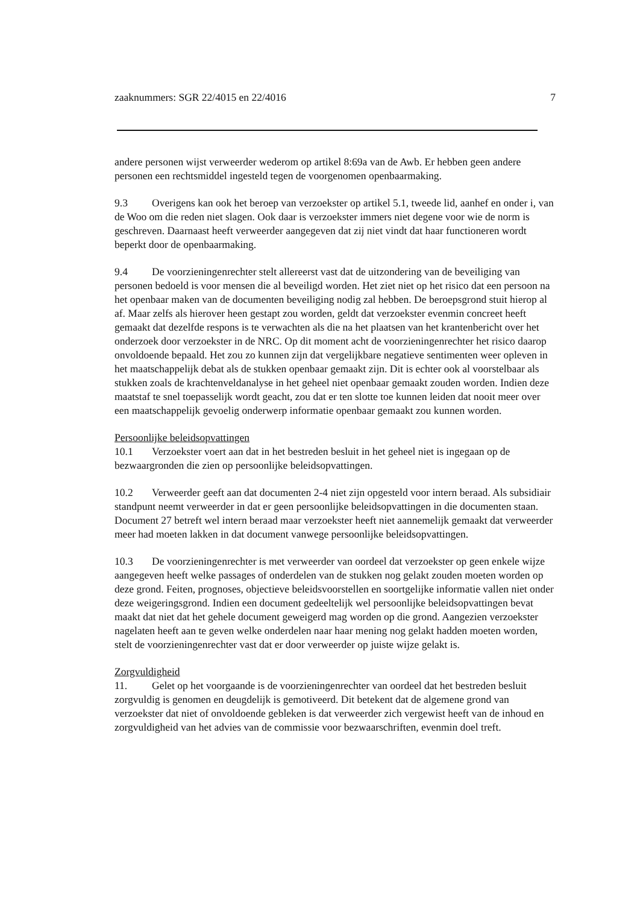zaaknummers: SGR 22/4015 en 22/4016 7
andere personen wijst verweerder wederom op artikel 8:69a van de Awb. Er hebben geen andere personen een rechtsmiddel ingesteld tegen de voorgenomen openbaarmaking.
9.3 Overigens kan ook het beroep van verzoekster op artikel 5.1, tweede lid, aanhef en onder i, van de Woo om die reden niet slagen. Ook daar is verzoekster immers niet degene voor wie de norm is geschreven. Daarnaast heeft verweerder aangegeven dat zij niet vindt dat haar functioneren wordt beperkt door de openbaarmaking.
9.4 De voorzieningenrechter stelt allereerst vast dat de uitzondering van de beveiliging van personen bedoeld is voor mensen die al beveiligd worden. Het ziet niet op het risico dat een persoon na het openbaar maken van de documenten beveiliging nodig zal hebben. De beroepsgrond stuit hierop al af. Maar zelfs als hierover heen gestapt zou worden, geldt dat verzoekster evenmin concreet heeft gemaakt dat dezelfde respons is te verwachten als die na het plaatsen van het krantenbericht over het onderzoek door verzoekster in de NRC. Op dit moment acht de voorzieningenrechter het risico daarop onvoldoende bepaald. Het zou zo kunnen zijn dat vergelijkbare negatieve sentimenten weer opleven in het maatschappelijk debat als de stukken openbaar gemaakt zijn. Dit is echter ook al voorstelbaar als stukken zoals de krachtenveldanalyse in het geheel niet openbaar gemaakt zouden worden. Indien deze maatstaf te snel toepasselijk wordt geacht, zou dat er ten slotte toe kunnen leiden dat nooit meer over een maatschappelijk gevoelig onderwerp informatie openbaar gemaakt zou kunnen worden.
Persoonlijke beleidsopvattingen
10.1 Verzoekster voert aan dat in het bestreden besluit in het geheel niet is ingegaan op de bezwaargronden die zien op persoonlijke beleidsopvattingen.
10.2 Verweerder geeft aan dat documenten 2-4 niet zijn opgesteld voor intern beraad. Als subsidiair standpunt neemt verweerder in dat er geen persoonlijke beleidsopvattingen in die documenten staan. Document 27 betreft wel intern beraad maar verzoekster heeft niet aannemelijk gemaakt dat verweerder meer had moeten lakken in dat document vanwege persoonlijke beleidsopvattingen.
10.3 De voorzieningenrechter is met verweerder van oordeel dat verzoekster op geen enkele wijze aangegeven heeft welke passages of onderdelen van de stukken nog gelakt zouden moeten worden op deze grond. Feiten, prognoses, objectieve beleidsvoorstellen en soortgelijke informatie vallen niet onder deze weigeringsgrond. Indien een document gedeeltelijk wel persoonlijke beleidsopvattingen bevat maakt dat niet dat het gehele document geweigerd mag worden op die grond. Aangezien verzoekster nagelaten heeft aan te geven welke onderdelen naar haar mening nog gelakt hadden moeten worden, stelt de voorzieningenrechter vast dat er door verweerder op juiste wijze gelakt is.
Zorgvuldigheid
11. Gelet op het voorgaande is de voorzieningenrechter van oordeel dat het bestreden besluit zorgvuldig is genomen en deugdelijk is gemotiveerd. Dit betekent dat de algemene grond van verzoekster dat niet of onvoldoende gebleken is dat verweerder zich vergewist heeft van de inhoud en zorgvuldigheid van het advies van de commissie voor bezwaarschriften, evenmin doel treft.